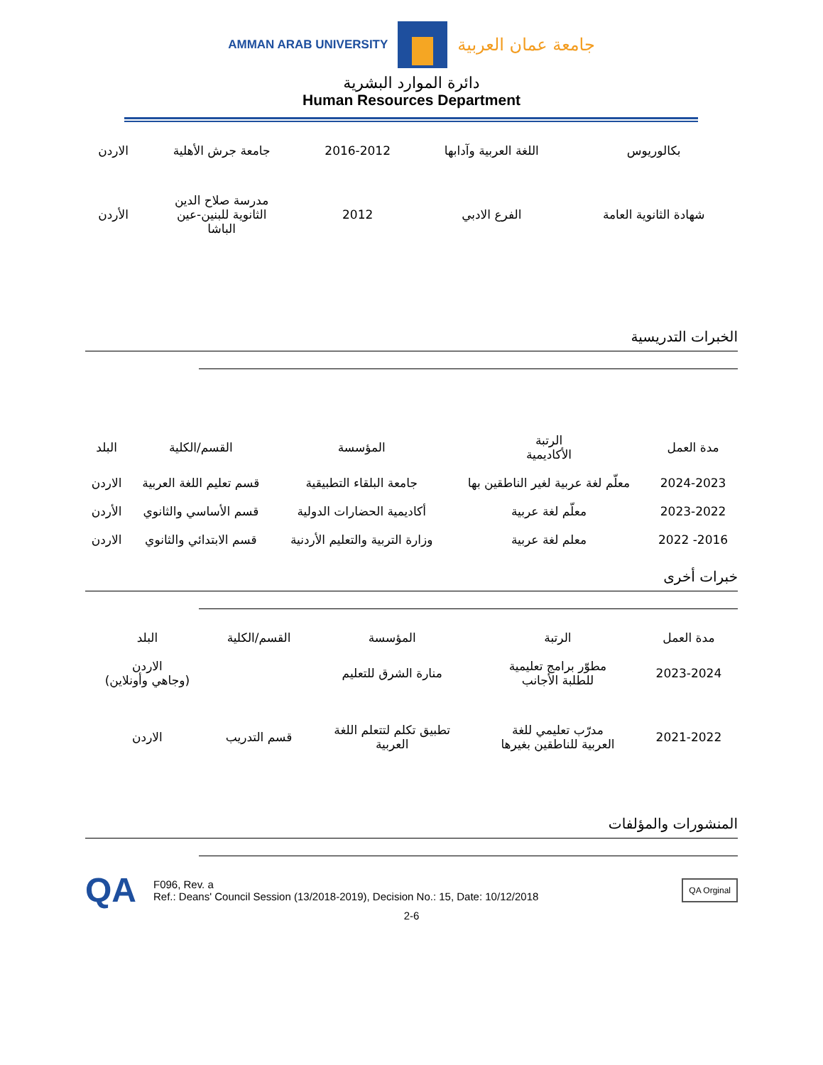AMMAN ARAB UNIVERSITY
جامعة عمان العربية
دائرة الموارد البشرية
Human Resources Department
| بكالوريوس | اللغة العربية وآدابها | 2016-2012 | جامعة جرش الأهلية | الاردن |
| شهادة الثانوية العامة | الفرع الادبي | 2012 | مدرسة صلاح الدين الثانوية للبنين-عين الباشا | الأردن |
الخبرات التدريسية
| مدة العمل | الرتبة الأكاديمية | المؤسسة | القسم/الكلية | البلد |
| --- | --- | --- | --- | --- |
| 2024-2023 | معلّم لغة عربية لغير الناطقين بها | جامعة البلقاء التطبيقية | قسم تعليم اللغة العربية | الاردن |
| 2023-2022 | معلّم لغة عربية | أكاديمية الحضارات الدولية | قسم الأساسي والثانوي | الأردن |
| 2016- 2022 | معلم لغة عربية | وزارة التربية والتعليم الأردنية | قسم الابتدائي والثانوي | الاردن |
خبرات أخرى
| مدة العمل | الرتبة | المؤسسة | القسم/الكلية | البلد |
| --- | --- | --- | --- | --- |
| 2023-2024 | مطوّر برامج تعليمية للطلبة الأجانب | منارة الشرق للتعليم | | الاردن (وجاهي وأونلاين) |
| 2021-2022 | مدرّب تعليمي للغة العربية للناطقين بغيرها | تطبيق تكلم لتتعلم اللغة العربية | قسم التدريب | الاردن |
المنشورات والمؤلفات
QA
F096, Rev. a
Ref.: Deans' Council Session (13/2018-2019), Decision No.: 15, Date: 10/12/2018
QA Orginal
2-6